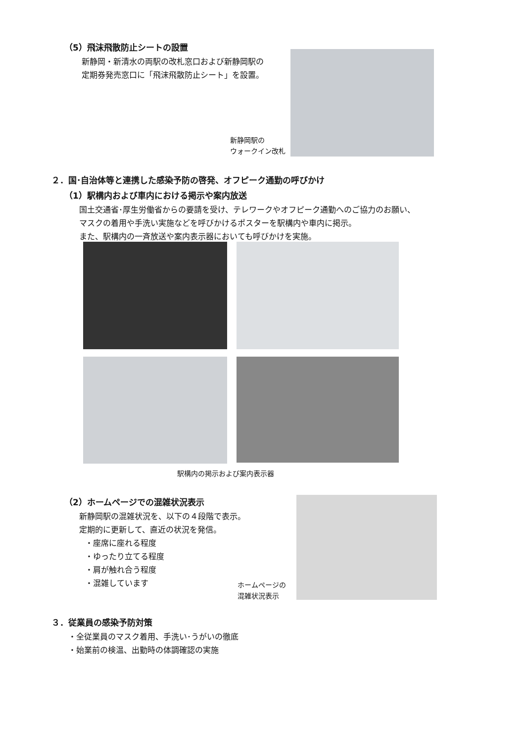（5）飛沫飛散防止シートの設置
新静岡・新清水の両駅の改札窓口および新静岡駅の
定期券発売窓口に「飛沫飛散防止シート」を設置。
新静岡駅の
ウォークイン改札
２．国･自治体等と連携した感染予防の啓発、オフピーク通勤の呼びかけ
（1）駅構内および車内における掲示や案内放送
国土交通省･厚生労働省からの要請を受け、テレワークやオフピーク通勤へのご協力のお願い、
マスクの着用や手洗い実施などを呼びかけるポスターを駅構内や車内に掲示。
また、駅構内の一斉放送や案内表示器においても呼びかけを実施。
駅構内の掲示および案内表示器
（2）ホームページでの混雑状況表示
新静岡駅の混雑状況を、以下の４段階で表示。
定期的に更新して、直近の状況を発信。
・座席に座れる程度
・ゆったり立てる程度
・肩が触れ合う程度
・混雑しています
ホームページの
混雑状況表示
３．従業員の感染予防対策
・全従業員のマスク着用、手洗い･うがいの徹底
・始業前の検温、出勤時の体調確認の実施